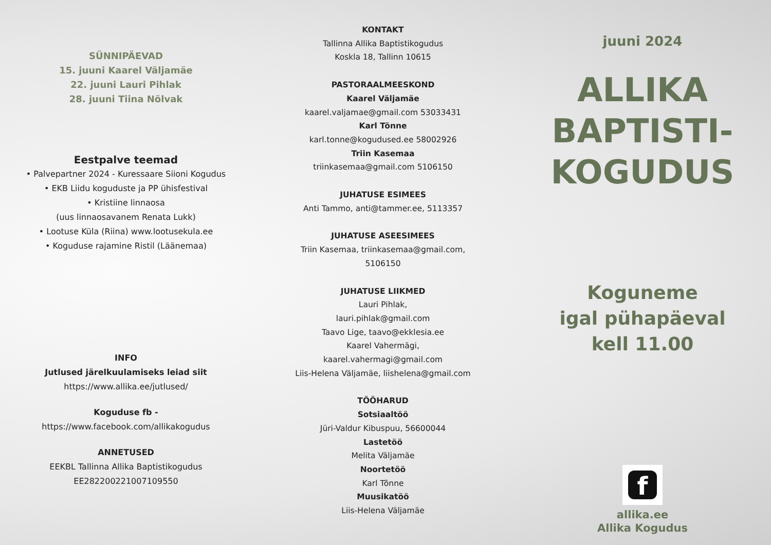SÜNNIPÄEVAD
15. juuni Kaarel Väljamäe
22. juuni Lauri Pihlak
28. juuni Tiina Nõlvak
Eestpalve teemad
• Palvepartner 2024 - Kuressaare Siioni Kogudus
• EKB Liidu koguduste ja PP ühisfestival
• Kristiine linnaosa
(uus linnaosavanem Renata Lukk)
• Lootuse Küla (Riina) www.lootusekula.ee
• Koguduse rajamine Ristil (Läänemaa)
INFO
Jutlused järelkuulamiseks leiad siit
https://www.allika.ee/jutlused/
Koguduse fb -
https://www.facebook.com/allikakogudus
ANNETUSED
EEKBL Tallinna Allika Baptistikogudus
EE282200221007109550
KONTAKT
Tallinna Allika Baptistikogudus
Koskla 18, Tallinn 10615
PASTORAALMEESKOND
Kaarel Väljamäe
kaarel.valjamae@gmail.com 53033431
Karl Tõnne
karl.tonne@kogudused.ee 58002926
Triin Kasemaa
triinkasemaa@gmail.com 5106150
JUHATUSE ESIMEES
Anti Tammo, anti@tammer.ee, 5113357
JUHATUSE ASEESIMEES
Triin Kasemaa, triinkasemaa@gmail.com,
5106150
JUHATUSE LIIKMED
Lauri Pihlak,
lauri.pihlak@gmail.com
Taavo Lige, taavo@ekklesia.ee
Kaarel Vahermägi,
kaarel.vahermagi@gmail.com
Liis-Helena Väljamäe, liishelena@gmail.com
TÖÖHARUD
Sotsiaaltöö
Jüri-Valdur Kibuspuu, 56600044
Lastetöö
Melita Väljamäe
Noortetöö
Karl Tõnne
Muusikatöö
Liis-Helena Väljamäe
juuni 2024
ALLIKA
BAPTISTI-
KOGUDUS
Koguneme
igal pühapäeval
kell 11.00
f
allika.ee
Allika Kogudus